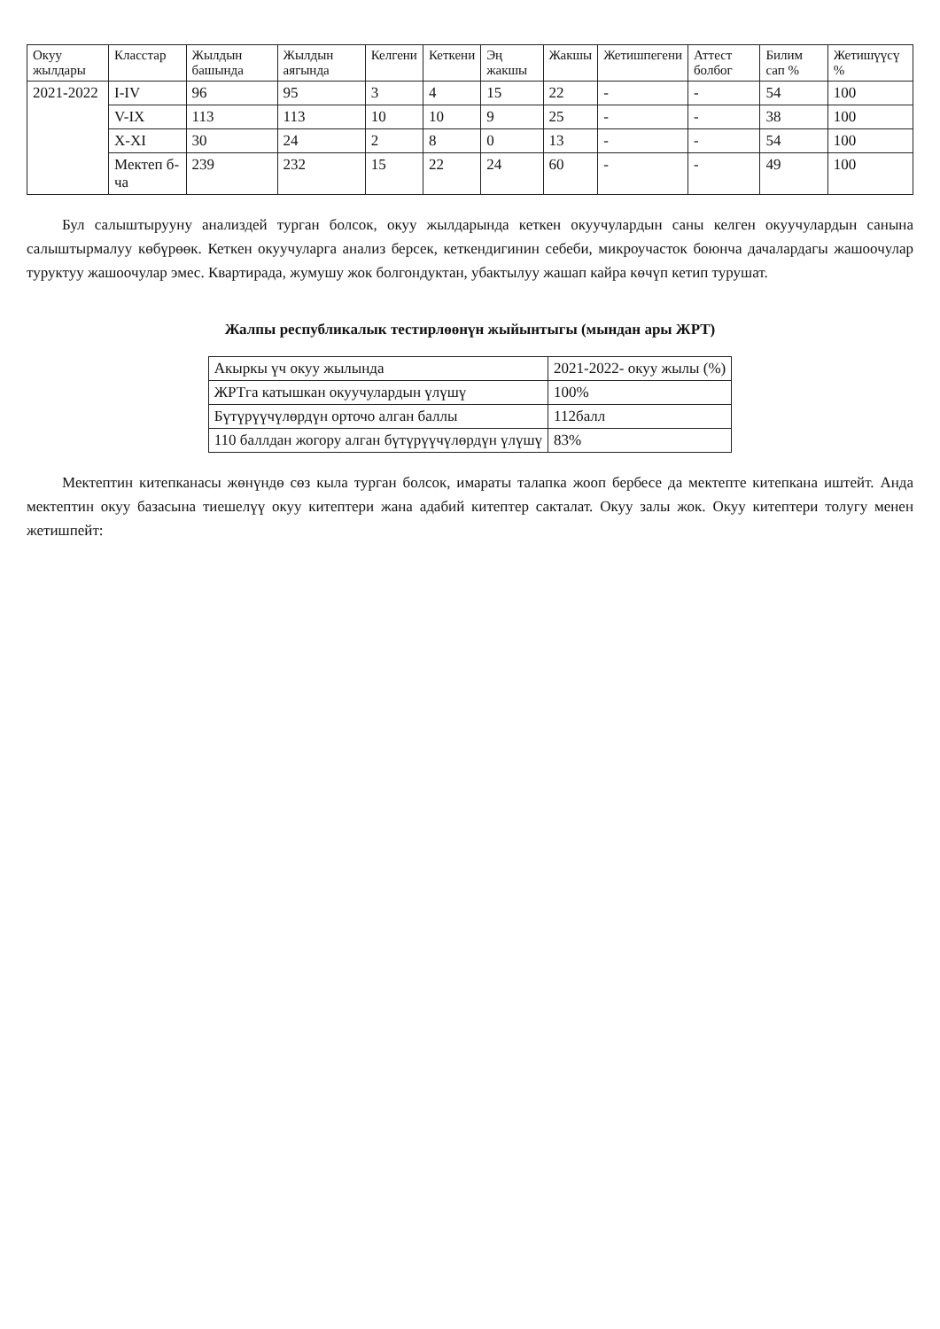| Окуу жылдары | Класстар | Жылдын башында | Жылдын аягында | Келгени | Кеткени | Эң жакшы | Жакшы | Жетишпегени | Аттест болбог | Билим сап % | Жетишүүсү % |
| --- | --- | --- | --- | --- | --- | --- | --- | --- | --- | --- | --- |
| 2021-2022 | I-IV | 96 | 95 | 3 | 4 | 15 | 22 | - | - | 54 | 100 |
| | V-IX | 113 | 113 | 10 | 10 | 9 | 25 | - | - | 38 | 100 |
| | X-XI | 30 | 24 | 2 | 8 | 0 | 13 | - | - | 54 | 100 |
| | Мектеп б-ча | 239 | 232 | 15 | 22 | 24 | 60 | - | - | 49 | 100 |
Бул салыштырууну анализдей турган болсок, окуу жылдарында кеткен окуучулардын саны келген окуучулардын санына салыштырмалуу көбүрөөк. Кеткен окуучуларга анализ берсек, кеткендигинин себеби, микроучасток боюнча дачалардагы жашоочулар туруктуу жашоочулар эмес. Квартирада, жумушу жок болгондуктан, убактылуу жашап кайра көчүп кетип турушат.
Жалпы республикалык тестирлөөнүн жыйынтыгы (мындан ары ЖРТ)
| Акыркы үч окуу жылында | 2021-2022- окуу жылы (%) |
| ЖРТга катышкан окуучулардын үлүшү | 100% |
| Бүтүрүүчүлөрдүн орточо алган баллы | 112балл |
| 110 баллдан жогору алган бүтүрүүчүлөрдүн үлүшү | 83% |
Мектептин китепканасы жөнүндө сөз кыла турган болсок, имараты талапка жооп бербесе да мектепте китепкана иштейт. Анда мектептин окуу базасына тиешелүү окуу китептери жана адабий китептер сакталат. Окуу залы жок. Окуу китептери толугу менен жетишпейт: